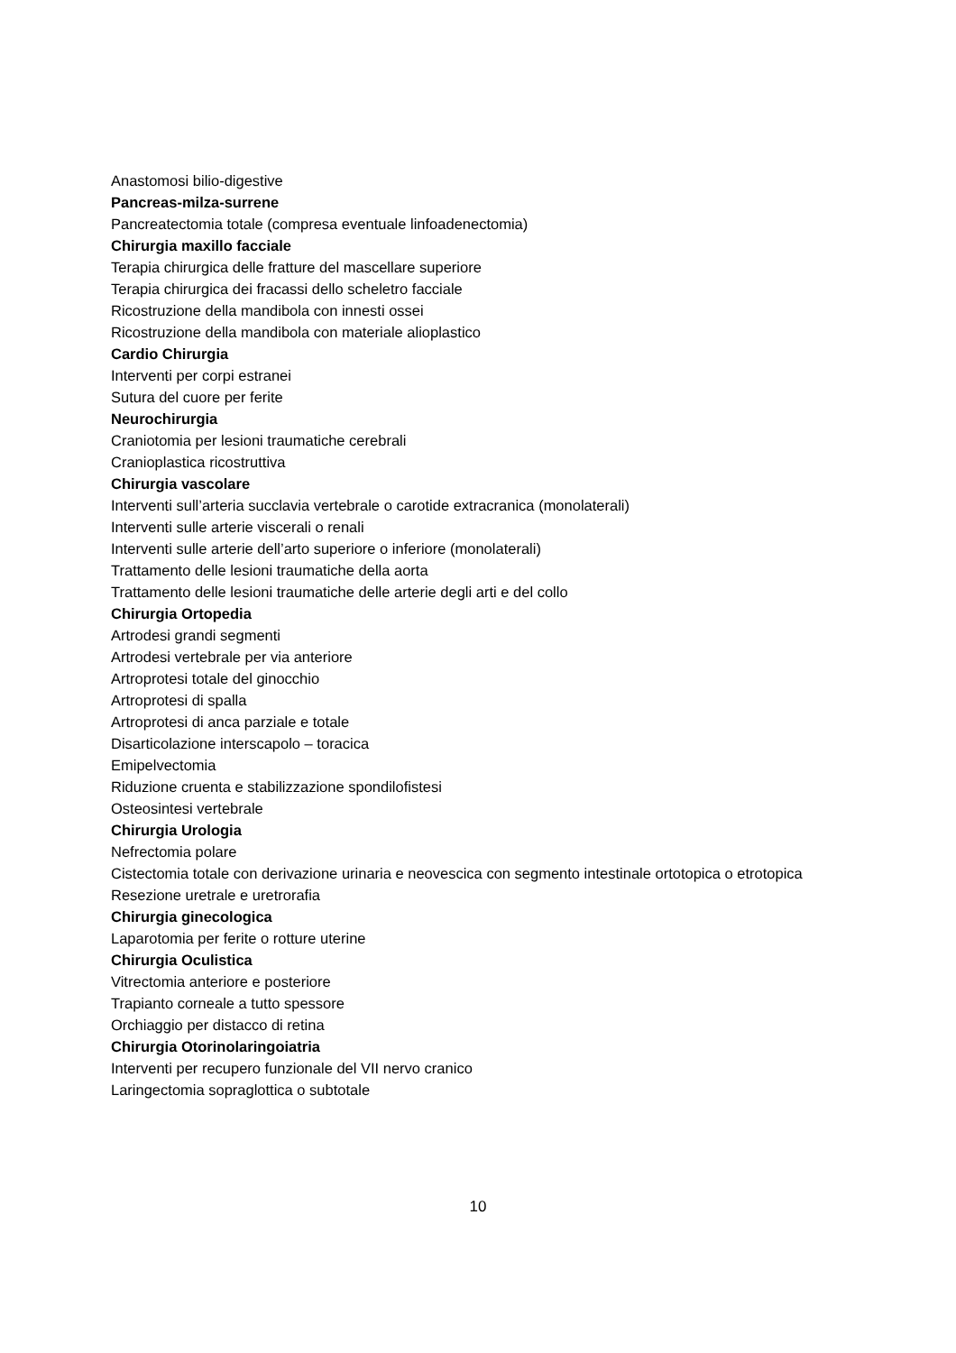Anastomosi bilio-digestive
Pancreas-milza-surrene
Pancreatectomia totale (compresa eventuale linfoadenectomia)
Chirurgia maxillo facciale
Terapia chirurgica delle fratture del mascellare superiore
Terapia chirurgica dei fracassi dello scheletro facciale
Ricostruzione della mandibola con innesti ossei
Ricostruzione della mandibola con materiale alioplastico
Cardio Chirurgia
Interventi per corpi estranei
Sutura del cuore per ferite
Neurochirurgia
Craniotomia per lesioni traumatiche cerebrali
Cranioplastica ricostruttiva
Chirurgia vascolare
Interventi sull’arteria succlavia vertebrale o carotide extracranica (monolaterali)
Interventi sulle arterie viscerali o renali
Interventi sulle arterie dell’arto superiore o inferiore (monolaterali)
Trattamento delle lesioni traumatiche della aorta
Trattamento delle lesioni traumatiche delle arterie degli arti e del collo
Chirurgia Ortopedia
Artrodesi grandi segmenti
Artrodesi vertebrale per via anteriore
Artroprotesi totale del ginocchio
Artroprotesi di spalla
Artroprotesi di anca parziale e totale
Disarticolazione interscapolo – toracica
Emipelvectomia
Riduzione cruenta e stabilizzazione spondilofistesi
Osteosintesi vertebrale
Chirurgia Urologia
Nefrectomia polare
Cistectomia totale con derivazione urinaria e neovescica con segmento intestinale ortotopica o etrotopica
Resezione uretrale e uretrorafia
Chirurgia ginecologica
Laparotomia per ferite o rotture uterine
Chirurgia Oculistica
Vitrectomia anteriore e posteriore
Trapianto corneale a tutto spessore
Orchiaggio per distacco di retina
Chirurgia Otorinolaringoiatria
Interventi per recupero funzionale del VII nervo cranico
Laringectomia sopraglottica o subtotale
10